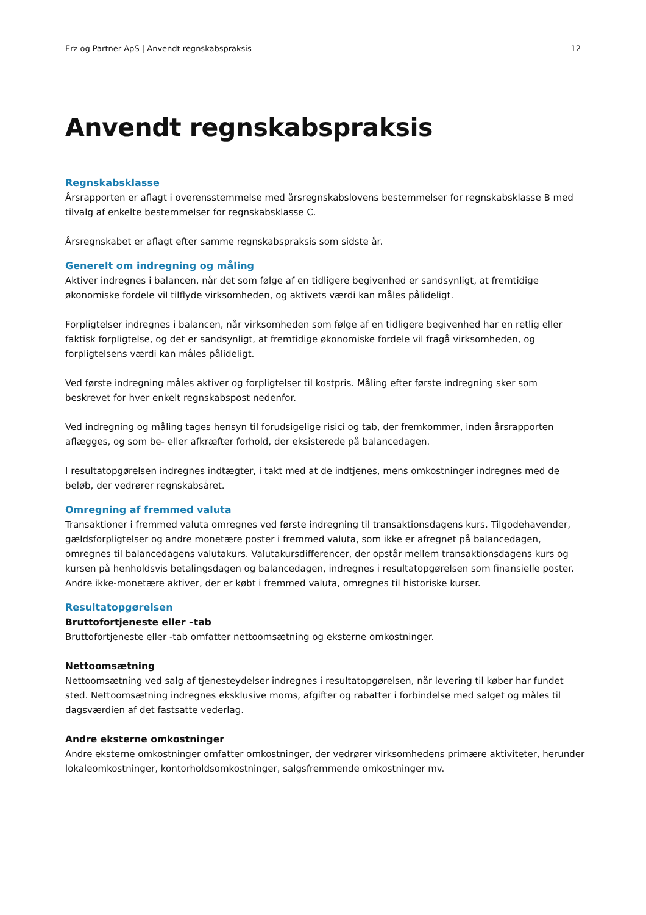Erz og Partner ApS | Anvendt regnskabspraksis 12
Anvendt regnskabspraksis
Regnskabsklasse
Årsrapporten er aflagt i overensstemmelse med årsregnskabslovens bestemmelser for regnskabsklasse B med tilvalg af enkelte bestemmelser for regnskabsklasse C.
Årsregnskabet er aflagt efter samme regnskabspraksis som sidste år.
Generelt om indregning og måling
Aktiver indregnes i balancen, når det som følge af en tidligere begivenhed er sandsynligt, at fremtidige økonomiske fordele vil tilflyde virksomheden, og aktivets værdi kan måles pålideligt.
Forpligtelser indregnes i balancen, når virksomheden som følge af en tidligere begivenhed har en retlig eller faktisk forpligtelse, og det er sandsynligt, at fremtidige økonomiske fordele vil fragå virksomheden, og forpligtelsens værdi kan måles pålideligt.
Ved første indregning måles aktiver og forpligtelser til kostpris. Måling efter første indregning sker som beskrevet for hver enkelt regnskabspost nedenfor.
Ved indregning og måling tages hensyn til forudsigelige risici og tab, der fremkommer, inden årsrapporten aflægges, og som be- eller afkræfter forhold, der eksisterede på balancedagen.
I resultatopgørelsen indregnes indtægter, i takt med at de indtjenes, mens omkostninger indregnes med de beløb, der vedrører regnskabsåret.
Omregning af fremmed valuta
Transaktioner i fremmed valuta omregnes ved første indregning til transaktionsdagens kurs. Tilgodehavender, gældsforpligtelser og andre monetære poster i fremmed valuta, som ikke er afregnet på balancedagen, omregnes til balancedagens valutakurs. Valutakursdifferencer, der opstår mellem transaktionsdagens kurs og kursen på henholdsvis betalingsdagen og balancedagen, indregnes i resultatopgørelsen som finansielle poster. Andre ikke-monetære aktiver, der er købt i fremmed valuta, omregnes til historiske kurser.
Resultatopgørelsen
Bruttofortjeneste eller –tab
Bruttofortjeneste eller -tab omfatter nettoomsætning og eksterne omkostninger.
Nettoomsætning
Nettoomsætning ved salg af tjenesteydelser indregnes i resultatopgørelsen, når levering til køber har fundet sted. Nettoomsætning indregnes eksklusive moms, afgifter og rabatter i forbindelse med salget og måles til dagsværdien af det fastsatte vederlag.
Andre eksterne omkostninger
Andre eksterne omkostninger omfatter omkostninger, der vedrører virksomhedens primære aktiviteter, herunder lokaleomkostninger, kontorholdsomkostninger, salgsfremmende omkostninger mv.